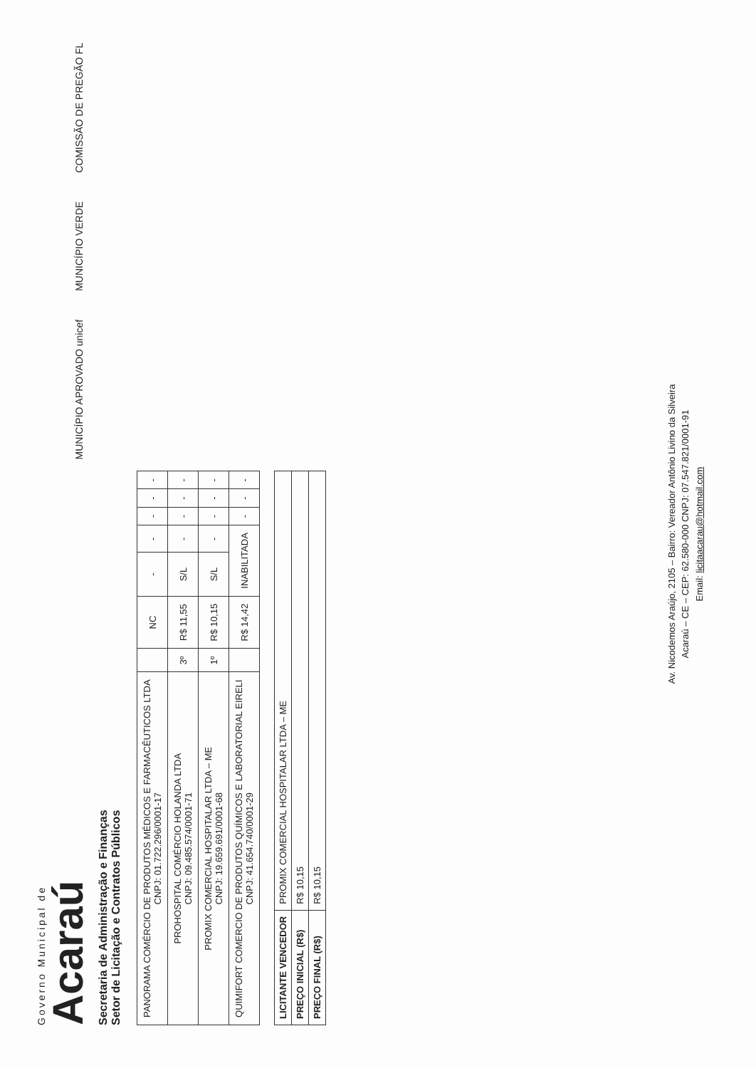Governo Municipal de
Acaraú
Secretaria de Administração e Finanças
Setor de Licitação e Contratos Públicos
MUNICÍPIO APROVADO unicef MUNICÍPIO VERDE COMISSÃO DE PREGÃO FL
| PANORAMA COMÉRCIO DE PRODUTOS MÉDICOS E FARMACÊUTICOS LTDA CNPJ: 01.722.296/0001-17 | | NC | - | - | - | - | - |
| PROHOSPITAL COMÉRCIO HOLANDA LTDA CNPJ: 09.485.574/0001-71 | 3º | R$ 11,55 | S/L | - | - | - | - |
| PROMIX COMERCIAL HOSPITALAR LTDA – ME CNPJ: 19.659.691/0001-68 | 1º | R$ 10,15 | S/L | - | - | - | - |
| QUIMIFORT COMERCIO DE PRODUTOS QUÍMICOS E LABORATORIAL EIRELI CNPJ: 41.654.740/0001-29 | | R$ 14,42 | INABILITADA | | - | - | - |
| LICITANTE VENCEDOR | PROMIX COMERCIAL HOSPITALAR LTDA – ME |
| PREÇO INICIAL (R$) | R$ 10,15 |
| PREÇO FINAL (R$) | R$ 10,15 |
Av. Nicodemos Araújo, 2105 – Bairro: Vereador Antônio Livino da Silveira
Acaraú – CE – CEP: 62.580-000 CNPJ: 07.547.821/0001-91
Email: licitaacarau@hotmail.com